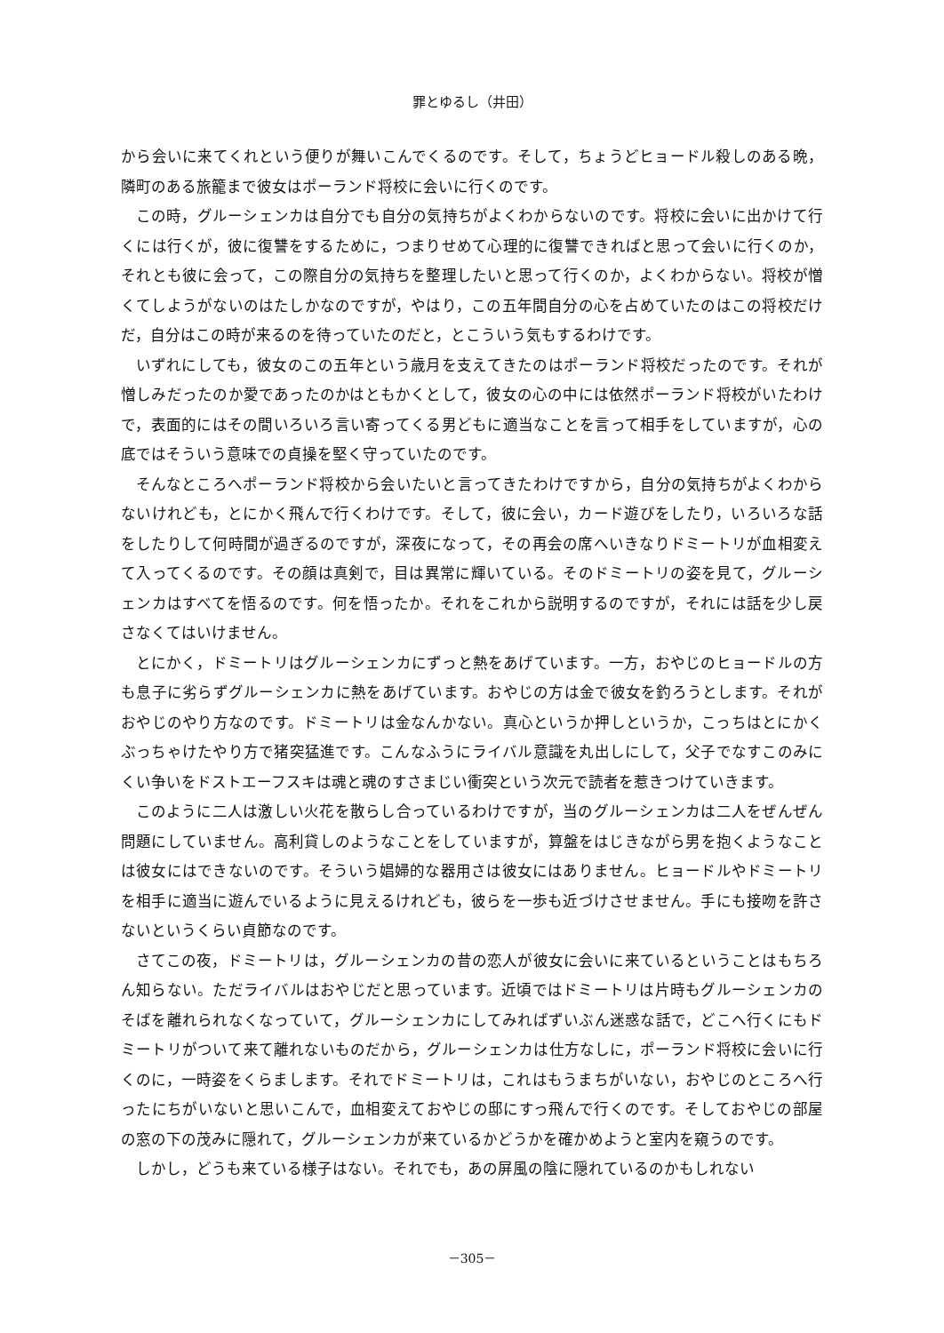罪とゆるし（井田）
から会いに来てくれという便りが舞いこんでくるのです。そして，ちょうどヒョードル殺しのある晩，隣町のある旅籠まで彼女はポーランド将校に会いに行くのです。
この時，グルーシェンカは自分でも自分の気持ちがよくわからないのです。将校に会いに出かけて行くには行くが，彼に復讐をするために，つまりせめて心理的に復讐できればと思って会いに行くのか，それとも彼に会って，この際自分の気持ちを整理したいと思って行くのか，よくわからない。将校が憎くてしようがないのはたしかなのですが，やはり，この五年間自分の心を占めていたのはこの将校だけだ，自分はこの時が来るのを待っていたのだと，とこういう気もするわけです。
いずれにしても，彼女のこの五年という歳月を支えてきたのはポーランド将校だったのです。それが憎しみだったのか愛であったのかはともかくとして，彼女の心の中には依然ポーランド将校がいたわけで，表面的にはその間いろいろ言い寄ってくる男どもに適当なことを言って相手をしていますが，心の底ではそういう意味での貞操を堅く守っていたのです。
そんなところへポーランド将校から会いたいと言ってきたわけですから，自分の気持ちがよくわからないけれども，とにかく飛んで行くわけです。そして，彼に会い，カード遊びをしたり，いろいろな話をしたりして何時間が過ぎるのですが，深夜になって，その再会の席へいきなりドミートリが血相変えて入ってくるのです。その顔は真剣で，目は異常に輝いている。そのドミートリの姿を見て，グルーシェンカはすべてを悟るのです。何を悟ったか。それをこれから説明するのですが，それには話を少し戻さなくてはいけません。
とにかく，ドミートリはグルーシェンカにずっと熱をあげています。一方，おやじのヒョードルの方も息子に劣らずグルーシェンカに熱をあげています。おやじの方は金で彼女を釣ろうとします。それがおやじのやり方なのです。ドミートリは金なんかない。真心というか押しというか，こっちはとにかくぶっちゃけたやり方で猪突猛進です。こんなふうにライバル意識を丸出しにして，父子でなすこのみにくい争いをドストエーフスキは魂と魂のすさまじい衝突という次元で読者を惹きつけていきます。
このように二人は激しい火花を散らし合っているわけですが，当のグルーシェンカは二人をぜんぜん問題にしていません。高利貸しのようなことをしていますが，算盤をはじきながら男を抱くようなことは彼女にはできないのです。そういう娼婦的な器用さは彼女にはありません。ヒョードルやドミートリを相手に適当に遊んでいるように見えるけれども，彼らを一歩も近づけさせません。手にも接吻を許さないというくらい貞節なのです。
さてこの夜，ドミートリは，グルーシェンカの昔の恋人が彼女に会いに来ているということはもちろん知らない。ただライバルはおやじだと思っています。近頃ではドミートリは片時もグルーシェンカのそばを離れられなくなっていて，グルーシェンカにしてみればずいぶん迷惑な話で，どこへ行くにもドミートリがついて来て離れないものだから，グルーシェンカは仕方なしに，ポーランド将校に会いに行くのに，一時姿をくらまします。それでドミートリは，これはもうまちがいない，おやじのところへ行ったにちがいないと思いこんで，血相変えておやじの邸にすっ飛んで行くのです。そしておやじの部屋の窓の下の茂みに隠れて，グルーシェンカが来ているかどうかを確かめようと室内を窺うのです。
しかし，どうも来ている様子はない。それでも，あの屏風の陰に隠れているのかもしれない
－305－